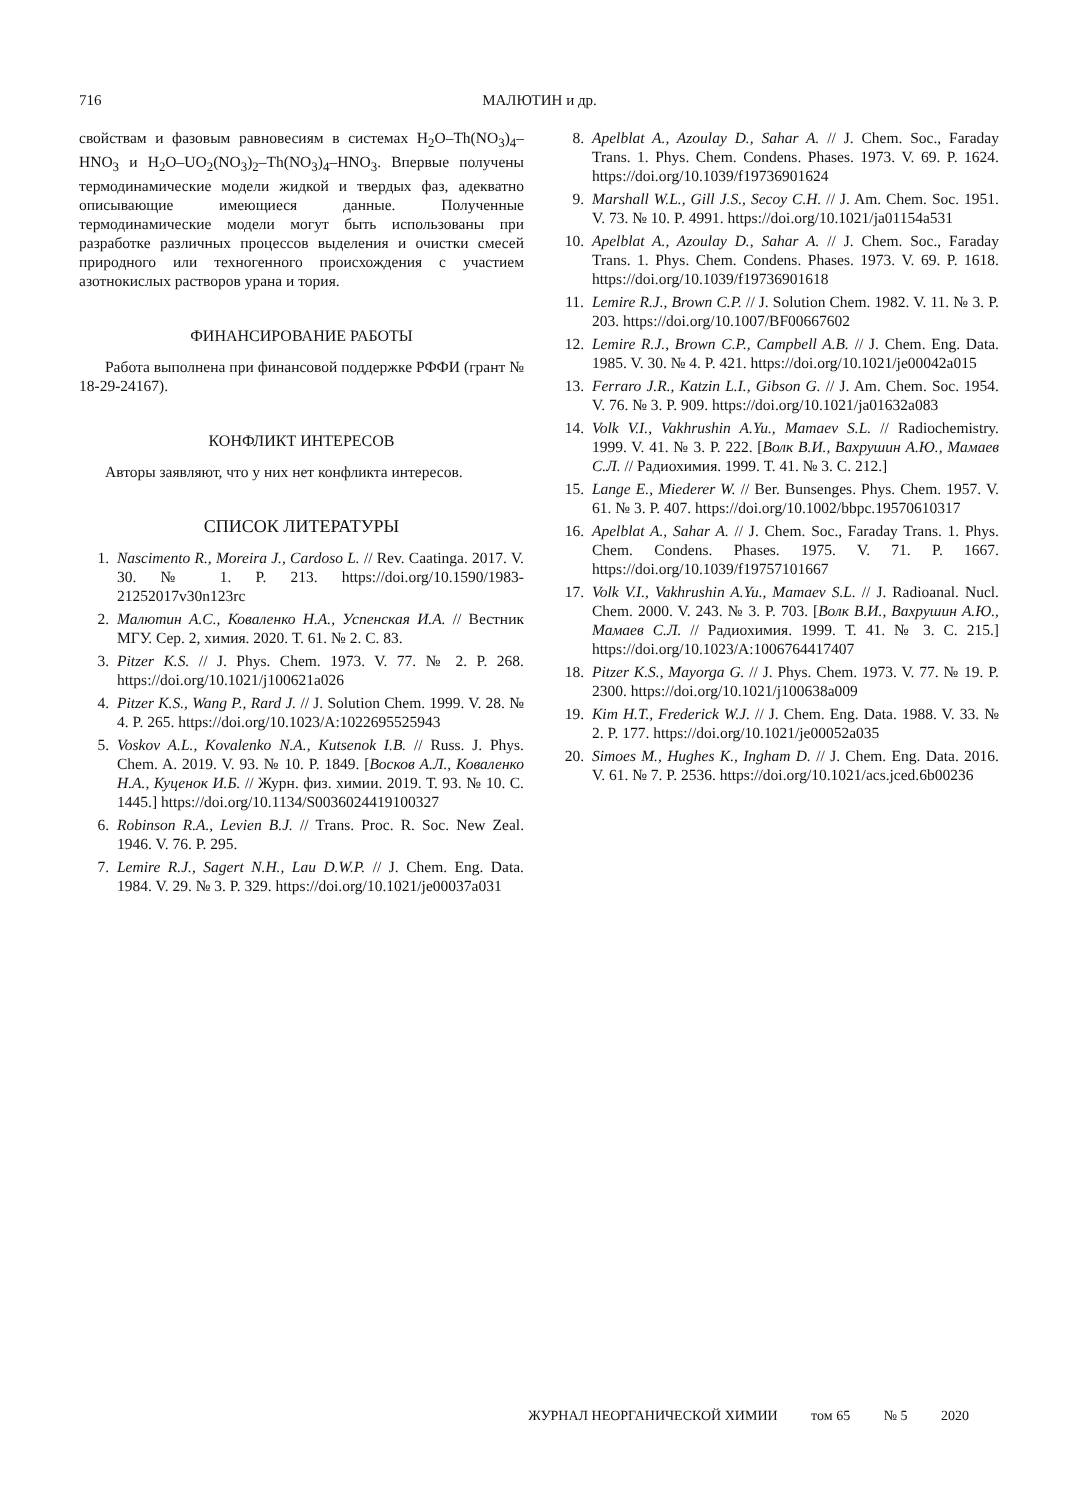716
МАЛЮТИН и др.
свойствам и фазовым равновесиям в системах H<sub>2</sub>O–Th(NO<sub>3</sub>)<sub>4</sub>–HNO<sub>3</sub> и H<sub>2</sub>O–UO<sub>2</sub>(NO<sub>3</sub>)<sub>2</sub>–Th(NO<sub>3</sub>)<sub>4</sub>–HNO<sub>3</sub>. Впервые получены термодинамические модели жидкой и твердых фаз, адекватно описывающие имеющиеся данные. Полученные термодинамические модели могут быть использованы при разработке различных процессов выделения и очистки смесей природного или техногенного происхождения с участием азотнокислых растворов урана и тория.
ФИНАНСИРОВАНИЕ РАБОТЫ
Работа выполнена при финансовой поддержке РФФИ (грант № 18-29-24167).
КОНФЛИКТ ИНТЕРЕСОВ
Авторы заявляют, что у них нет конфликта интересов.
СПИСОК ЛИТЕРАТУРЫ
1. Nascimento R., Moreira J., Cardoso L. // Rev. Caatinga. 2017. V. 30. № 1. P. 213. https://doi.org/10.1590/1983-21252017v30n123rc
2. Малютин А.С., Коваленко Н.А., Успенская И.А. // Вестник МГУ. Сер. 2, химия. 2020. Т. 61. № 2. С. 83.
3. Pitzer K.S. // J. Phys. Chem. 1973. V. 77. № 2. P. 268. https://doi.org/10.1021/j100621a026
4. Pitzer K.S., Wang P., Rard J. // J. Solution Chem. 1999. V. 28. № 4. P. 265. https://doi.org/10.1023/A:1022695525943
5. Voskov A.L., Kovalenko N.A., Kutsenok I.B. // Russ. J. Phys. Chem. A. 2019. V. 93. № 10. P. 1849. [Восков А.Л., Коваленко Н.А., Куценок И.Б. // Журн. физ. химии. 2019. Т. 93. № 10. С. 1445.] https://doi.org/10.1134/S0036024419100327
6. Robinson R.A., Levien B.J. // Trans. Proc. R. Soc. New Zeal. 1946. V. 76. P. 295.
7. Lemire R.J., Sagert N.H., Lau D.W.P. // J. Chem. Eng. Data. 1984. V. 29. № 3. P. 329. https://doi.org/10.1021/je00037a031
8. Apelblat A., Azoulay D., Sahar A. // J. Chem. Soc., Faraday Trans. 1. Phys. Chem. Condens. Phases. 1973. V. 69. P. 1624. https://doi.org/10.1039/f19736901624
9. Marshall W.L., Gill J.S., Secoy C.H. // J. Am. Chem. Soc. 1951. V. 73. № 10. P. 4991. https://doi.org/10.1021/ja01154a531
10. Apelblat A., Azoulay D., Sahar A. // J. Chem. Soc., Faraday Trans. 1. Phys. Chem. Condens. Phases. 1973. V. 69. P. 1618. https://doi.org/10.1039/f19736901618
11. Lemire R.J., Brown C.P. // J. Solution Chem. 1982. V. 11. № 3. P. 203. https://doi.org/10.1007/BF00667602
12. Lemire R.J., Brown C.P., Campbell A.B. // J. Chem. Eng. Data. 1985. V. 30. № 4. P. 421. https://doi.org/10.1021/je00042a015
13. Ferraro J.R., Katzin L.I., Gibson G. // J. Am. Chem. Soc. 1954. V. 76. № 3. P. 909. https://doi.org/10.1021/ja01632a083
14. Volk V.I., Vakhrushin A.Yu., Mamaev S.L. // Radiochemistry. 1999. V. 41. № 3. P. 222. [Волк В.И., Вахрушин А.Ю., Мамаев С.Л. // Радиохимия. 1999. Т. 41. № 3. С. 212.]
15. Lange E., Miederer W. // Ber. Bunsenges. Phys. Chem. 1957. V. 61. № 3. P. 407. https://doi.org/10.1002/bbpc.19570610317
16. Apelblat A., Sahar A. // J. Chem. Soc., Faraday Trans. 1. Phys. Chem. Condens. Phases. 1975. V. 71. P. 1667. https://doi.org/10.1039/f19757101667
17. Volk V.I., Vakhrushin A.Yu., Mamaev S.L. // J. Radioanal. Nucl. Chem. 2000. V. 243. № 3. P. 703. [Волк В.И., Вахрушин А.Ю., Мамаев С.Л. // Радиохимия. 1999. Т. 41. № 3. С. 215.] https://doi.org/10.1023/A:1006764417407
18. Pitzer K.S., Mayorga G. // J. Phys. Chem. 1973. V. 77. № 19. P. 2300. https://doi.org/10.1021/j100638a009
19. Kim H.T., Frederick W.J. // J. Chem. Eng. Data. 1988. V. 33. № 2. P. 177. https://doi.org/10.1021/je00052a035
20. Simoes M., Hughes K., Ingham D. // J. Chem. Eng. Data. 2016. V. 61. № 7. P. 2536. https://doi.org/10.1021/acs.jced.6b00236
ЖУРНАЛ НЕОРГАНИЧЕСКОЙ ХИМИИ том 65 № 5 2020